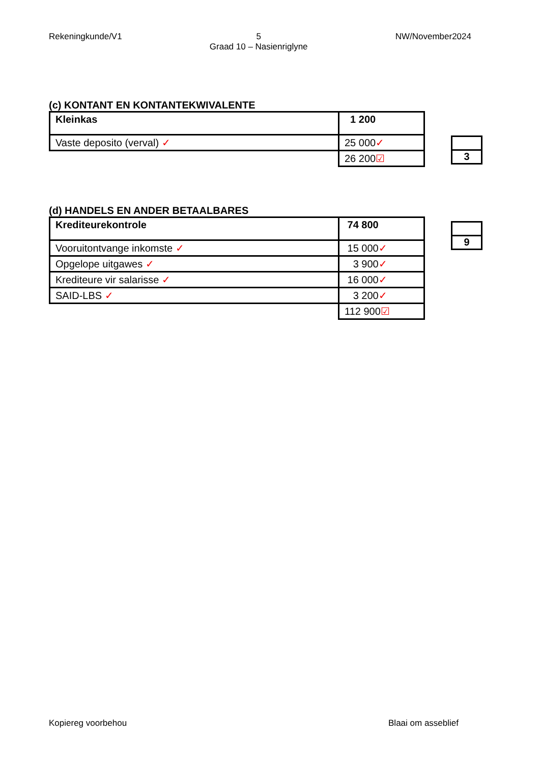Rekeningkunde/V1 5
Graad 10 – Nasienriglyne NW/November2024
(c) KONTANT EN KONTANTEKWIVALENTE
| Kleinkas | 1 200 |
| Vaste deposito (verval) ✓ | 25 000 ✓ |
| | 26 200 ☑ |
| 3 |
(d) HANDELS EN ANDER BETAALBARES
| Krediteurekontrole | 74 800 |
| Vooruitontvange inkomste ✓ | 15 000 ✓ |
| Opgelope uitgawes ✓ | 3 900 ✓ |
| Krediteure vir salarisse ✓ | 16 000 ✓ |
| SAID-LBS ✓ | 3 200 ✓ |
| | 112 900 ☑ |
| 9 |
Kopiereg voorbehou Blaai om asseblief